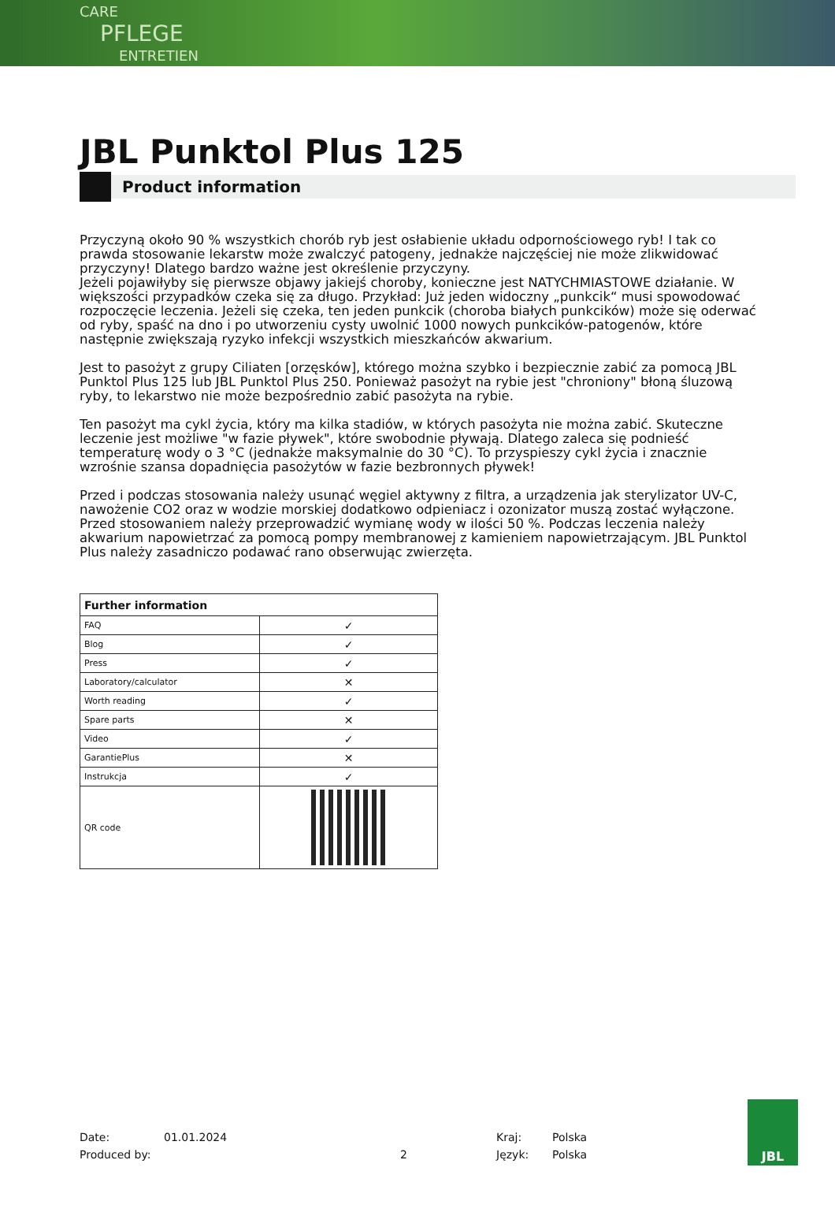CARE
PFLEGE
ENTRETIEN
JBL Punktol Plus 125
Product information
Przyczyną około 90 % wszystkich chorób ryb jest osłabienie układu odpornościowego ryb! I tak co prawda stosowanie lekarstw może zwalczyć patogeny, jednakże najczęściej nie może zlikwidować przyczyny! Dlatego bardzo ważne jest określenie przyczyny.
Jeżeli pojawiłyby się pierwsze objawy jakiejś choroby, konieczne jest NATYCHMIASTOWE działanie. W większości przypadków czeka się za długo. Przykład: Już jeden widoczny „punkcik“ musi spowodować rozpoczęcie leczenia. Jeżeli się czeka, ten jeden punkcik (choroba białych punkcików) może się oderwać od ryby, spaść na dno i po utworzeniu cysty uwolnić 1000 nowych punkcików-patogenów, które następnie zwiększają ryzyko infekcji wszystkich mieszkańców akwarium.
Jest to pasożyt z grupy Ciliaten [orzęsków], którego można szybko i bezpiecznie zabić za pomocą JBL Punktol Plus 125 lub JBL Punktol Plus 250. Ponieważ pasożyt na rybie jest "chroniony" błoną śluzową ryby, to lekarstwo nie może bezpośrednio zabić pasożyta na rybie.
Ten pasożyt ma cykl życia, który ma kilka stadiów, w których pasożyta nie można zabić. Skuteczne leczenie jest możliwe "w fazie pływek", które swobodnie pływają. Dlatego zaleca się podnieść temperaturę wody o 3 °C (jednakże maksymalnie do 30 °C). To przyspieszy cykl życia i znacznie wzrośnie szansa dopadnięcia pasożytów w fazie bezbronnych pływek!
Przed i podczas stosowania należy usunąć węgiel aktywny z filtra, a urządzenia jak sterylizator UV-C, nawożenie CO2 oraz w wodzie morskiej dodatkowo odpieniacz i ozonizator muszą zostać wyłączone. Przed stosowaniem należy przeprowadzić wymianę wody w ilości 50 %. Podczas leczenia należy akwarium napowietrzać za pomocą pompy membranowej z kamieniem napowietrzającym. JBL Punktol Plus należy zasadniczo podawać rano obserwując zwierzęta.
| Further information | |
| --- | --- |
| FAQ | ✓ |
| Blog | ✓ |
| Press | ✓ |
| Laboratory/calculator | ✕ |
| Worth reading | ✓ |
| Spare parts | ✕ |
| Video | ✓ |
| GarantiePlus | ✕ |
| Instrukcja | ✓ |
| QR code | |
Date:
Produced by:
01.01.2024
2 Kraj:
Język:
Polska
Polska
JBL